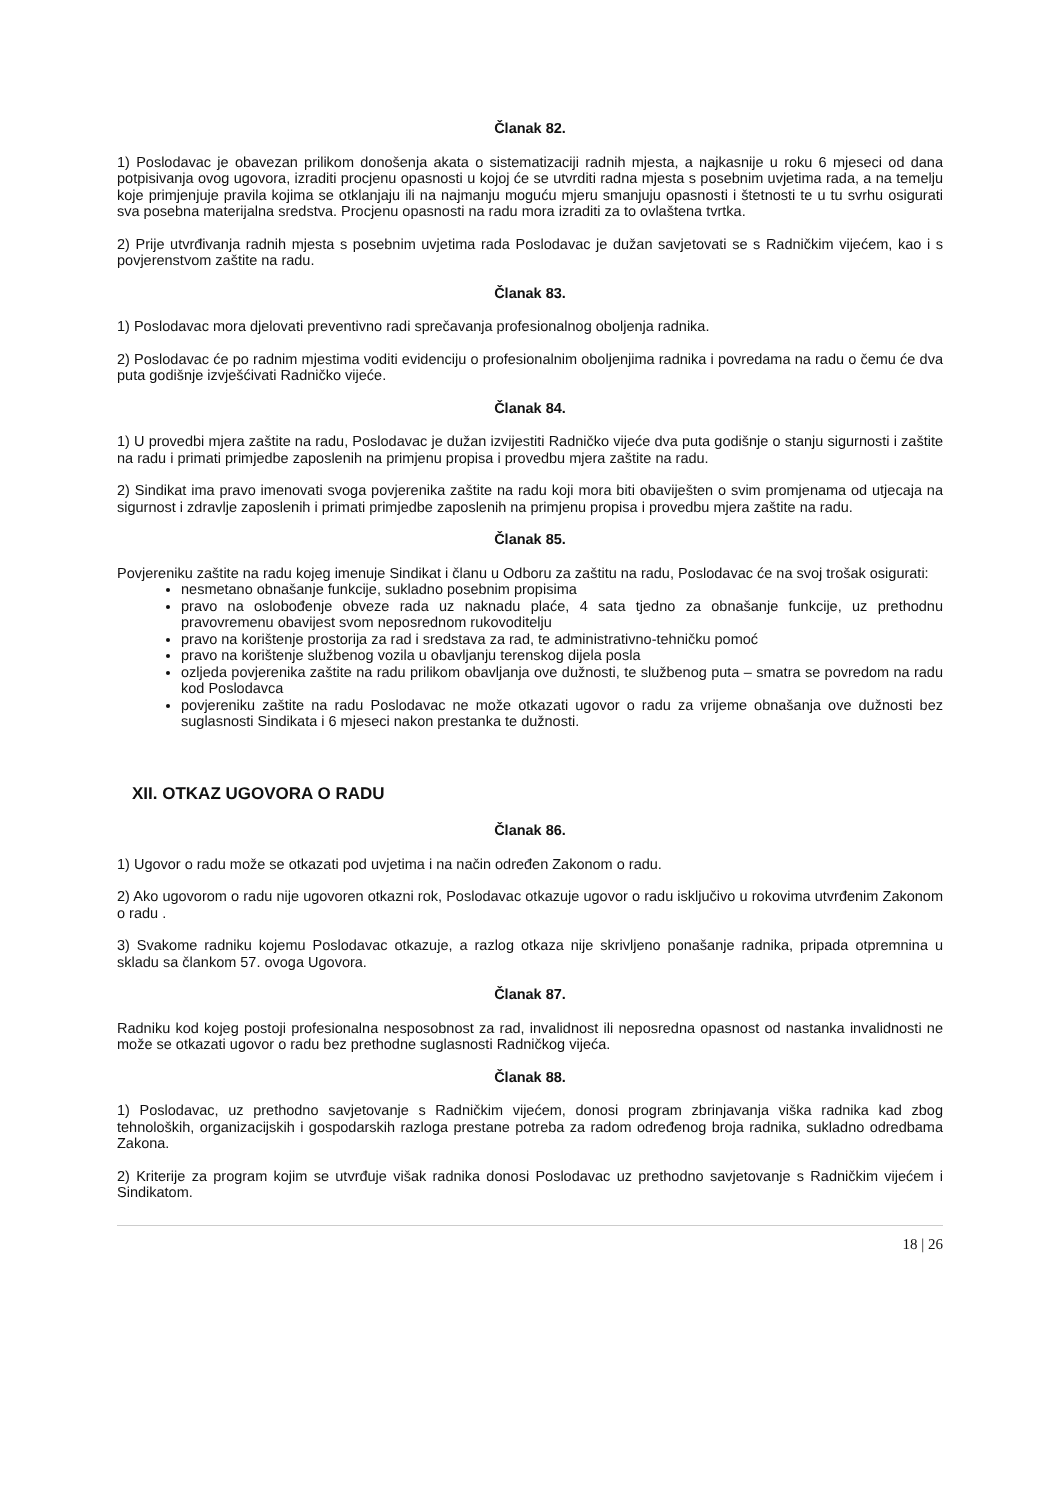Članak 82.
1) Poslodavac je obavezan prilikom donošenja akata o sistematizaciji radnih mjesta, a najkasnije u roku 6 mjeseci od dana potpisivanja ovog ugovora, izraditi procjenu opasnosti u kojoj će se utvrditi radna mjesta s posebnim uvjetima rada, a na temelju koje primjenjuje pravila kojima se otklanjaju ili na najmanju moguću mjeru smanjuju opasnosti i štetnosti te u tu svrhu osigurati sva posebna materijalna sredstva. Procjenu opasnosti na radu mora izraditi za to ovlaštena tvrtka.
2) Prije utvrđivanja radnih mjesta s posebnim uvjetima rada Poslodavac je dužan savjetovati se s Radničkim vijećem, kao i s povjerenstvom zaštite na radu.
Članak 83.
1) Poslodavac mora djelovati preventivno radi sprečavanja profesionalnog oboljenja radnika.
2) Poslodavac će po radnim mjestima voditi evidenciju o profesionalnim oboljenjima radnika i povredama na radu o čemu će dva puta godišnje izvješćivati Radničko vijeće.
Članak 84.
1) U provedbi mjera zaštite na radu, Poslodavac je dužan izvijestiti Radničko vijeće dva puta godišnje o stanju sigurnosti i zaštite na radu i primati primjedbe zaposlenih na primjenu propisa i provedbu mjera zaštite na radu.
2) Sindikat ima pravo imenovati svoga povjerenika zaštite na radu koji mora biti obaviješten o svim promjenama od utjecaja na sigurnost i zdravlje zaposlenih i primati primjedbe zaposlenih na primjenu propisa i provedbu mjera zaštite na radu.
Članak 85.
Povjereniku zaštite na radu kojeg imenuje Sindikat i članu u Odboru za zaštitu na radu, Poslodavac će na svoj trošak osigurati:
nesmetano obnašanje funkcije, sukladno posebnim propisima
pravo na oslobođenje obveze rada uz naknadu plaće, 4 sata tjedno za obnašanje funkcije, uz prethodnu pravovremenu obavijest svom neposrednom rukovoditelju
pravo na korištenje prostorija za rad i sredstava za rad, te administrativno-tehničku pomoć
pravo na korištenje službenog vozila u obavljanju terenskog dijela posla
ozljeda povjerenika zaštite na radu prilikom obavljanja ove dužnosti, te službenog puta – smatra se povredom na radu kod Poslodavca
povjereniku zaštite na radu Poslodavac ne može otkazati ugovor o radu za vrijeme obnašanja ove dužnosti bez suglasnosti Sindikata i 6 mjeseci nakon prestanka te dužnosti.
XII. OTKAZ UGOVORA O RADU
Članak 86.
1) Ugovor o radu može se otkazati pod uvjetima i na način određen Zakonom o radu.
2) Ako ugovorom o radu nije ugovoren otkazni rok, Poslodavac otkazuje ugovor o radu isključivo u rokovima utvrđenim Zakonom o radu .
3) Svakome radniku kojemu Poslodavac otkazuje, a razlog otkaza nije skrivljeno ponašanje radnika, pripada otpremnina u skladu sa člankom 57. ovoga Ugovora.
Članak 87.
Radniku kod kojeg postoji profesionalna nesposobnost za rad, invalidnost ili neposredna opasnost od nastanka invalidnosti ne može se otkazati ugovor o radu bez prethodne suglasnosti Radničkog vijeća.
Članak 88.
1) Poslodavac, uz prethodno savjetovanje s Radničkim vijećem, donosi program zbrinjavanja viška radnika kad zbog tehnoloških, organizacijskih i gospodarskih razloga prestane potreba za radom određenog broja radnika, sukladno odredbama Zakona.
2) Kriterije za program kojim se utvrđuje višak radnika donosi Poslodavac uz prethodno savjetovanje s Radničkim vijećem i Sindikatom.
18 | 26